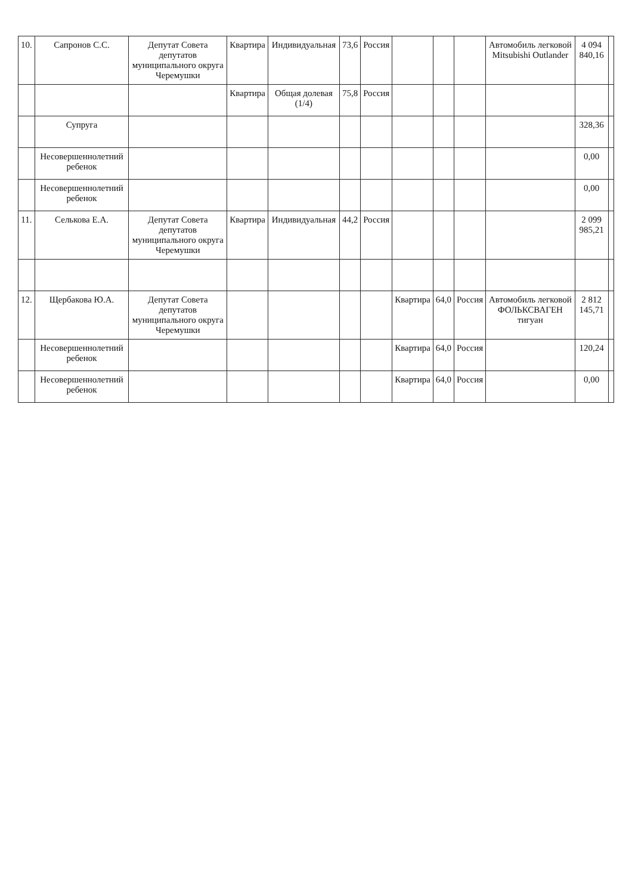| 10. | Сапронов С.С. | Депутат Совета депутатов муниципального округа Черемушки | Квартира | Индивидуальная | 73,6 | Россия | | | | Автомобиль легковой Mitsubishi Outlander | 4 094 840,16 | |
| | | | Квартира | Общая долевая (1/4) | 75,8 | Россия | | | | | | |
| | Супруга | | | | | | | | | | 328,36 | |
| | Несовершеннолетний ребенок | | | | | | | | | | 0,00 | |
| | Несовершеннолетний ребенок | | | | | | | | | | 0,00 | |
| 11. | Селькова Е.А. | Депутат Совета депутатов муниципального округа Черемушки | Квартира | Индивидуальная | 44,2 | Россия | | | | | 2 099 985,21 | |
| 12. | Щербакова Ю.А. | Депутат Совета депутатов муниципального округа Черемушки | | | | | Квартира | 64,0 | Россия | Автомобиль легковой ФОЛЬКСВАГЕН тигуан | 2 812 145,71 | |
| | Несовершеннолетний ребенок | | | | | | Квартира | 64,0 | Россия | | 120,24 | |
| | Несовершеннолетний ребенок | | | | | | Квартира | 64,0 | Россия | | 0,00 | |